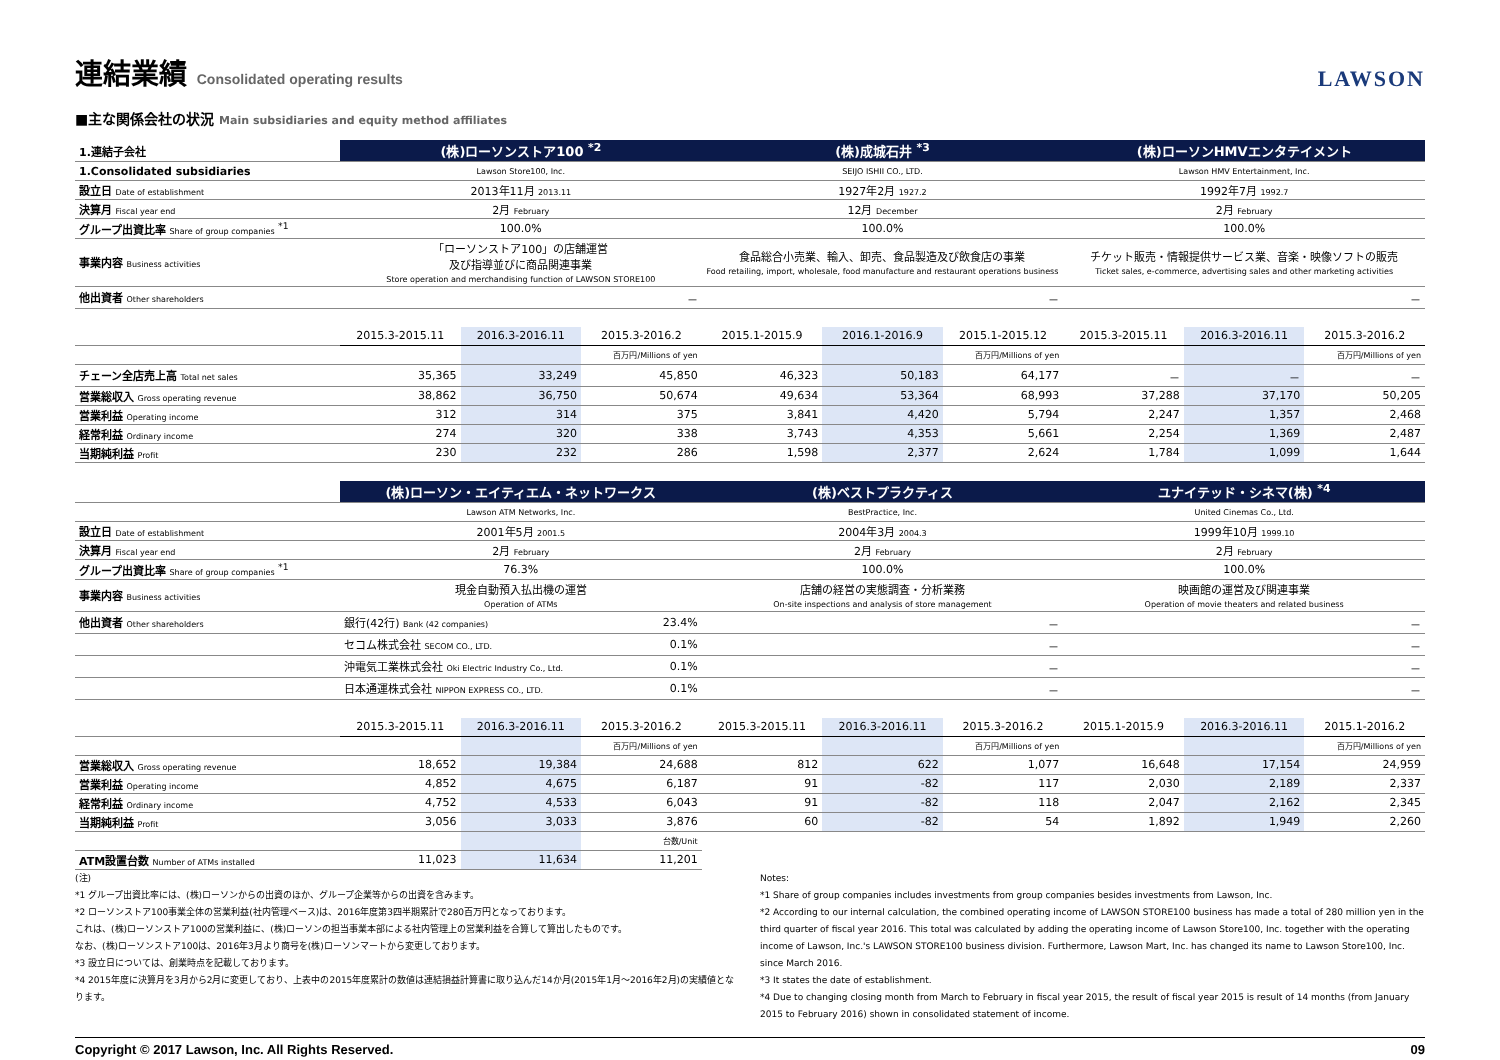連結業績 Consolidated operating results LAWSON
■主な関係会社の状況 Main subsidiaries and equity method affiliates
| 1.連結子会社 | (株)ローソンストア100 <sup>*2</sup> | | | (株)成城石井 <sup>*3</sup> | | | (株)ローソンHMVエンタテイメント | | |
| 1.Consolidated subsidiaries | Lawson Store100, Inc. | | | SEIJO ISHII CO., LTD. | | | Lawson HMV Entertainment, Inc. | | |
| 設立日 Date of establishment | 2013年11月 2013.11 | | | 1927年2月 1927.2 | | | 1992年7月 1992.7 | | |
| 決算月 Fiscal year end | 2月 February | | | 12月 December | | | 2月 February | | |
| グループ出資比率 Share of group companies <sup>*1</sup> | 100.0% | | | 100.0% | | | 100.0% | | |
| 事業内容 Business activities | 「ローソンストア100」の店舗運営 及び指導並びに商品関連事業 Store operation and merchandising function of LAWSON STORE100 | | | 食品総合小売業、輸入、卸売、食品製造及び飲食店の事業 Food retailing, import, wholesale, food manufacture and restaurant operations business | | | チケット販売・情報提供サービス業、音楽・映像ソフトの販売 Ticket sales, e-commerce, advertising sales and other marketing activities | | |
| 他出資者 Other shareholders | － | | | － | | | － | | |
| | 2015.3-2015.11 | 2016.3-2016.11 | 2015.3-2016.2 | 2015.1-2015.9 | 2016.1-2016.9 | 2015.1-2015.12 | 2015.3-2015.11 | 2016.3-2016.11 | 2015.3-2016.2 |
| | | | 百万円/Millions of yen | | | 百万円/Millions of yen | | | 百万円/Millions of yen |
| チェーン全店売上高 Total net sales | 35,365 | 33,249 | 45,850 | 46,323 | 50,183 | 64,177 | － | － | － |
| 営業総収入 Gross operating revenue | 38,862 | 36,750 | 50,674 | 49,634 | 53,364 | 68,993 | 37,288 | 37,170 | 50,205 |
| 営業利益 Operating income | 312 | 314 | 375 | 3,841 | 4,420 | 5,794 | 2,247 | 1,357 | 2,468 |
| 経常利益 Ordinary income | 274 | 320 | 338 | 3,743 | 4,353 | 5,661 | 2,254 | 1,369 | 2,487 |
| 当期純利益 Profit | 230 | 232 | 286 | 1,598 | 2,377 | 2,624 | 1,784 | 1,099 | 1,644 |
| | (株)ローソン・エイティエム・ネットワークス | | | (株)ベストプラクティス | | | ユナイテッド・シネマ(株) <sup>*4</sup> | | |
| | Lawson ATM Networks, Inc. | | | BestPractice, Inc. | | | United Cinemas Co., Ltd. | | |
| 設立日 Date of establishment | 2001年5月 2001.5 | | | 2004年3月 2004.3 | | | 1999年10月 1999.10 | | |
| 決算月 Fiscal year end | 2月 February | | | 2月 February | | | 2月 February | | |
| グループ出資比率 Share of group companies <sup>*1</sup> | 76.3% | | | 100.0% | | | 100.0% | | |
| 事業内容 Business activities | 現金自動預入払出機の運営 Operation of ATMs | | | 店舗の経営の実態調査・分析業務 On-site inspections and analysis of store management | | | 映画館の運営及び関連事業 Operation of movie theaters and related business | | |
| 他出資者 Other shareholders | 銀行(42行) Bank (42 companies) | | 23.4% | － | | | － | | |
| | セコム株式会社 SECOM CO., LTD. | | 0.1% | － | | | － | | |
| | 沖電気工業株式会社 Oki Electric Industry Co., Ltd. | | 0.1% | － | | | － | | |
| | 日本通運株式会社 NIPPON EXPRESS CO., LTD. | | 0.1% | － | | | － | | |
| | 2015.3-2015.11 | 2016.3-2016.11 | 2015.3-2016.2 | 2015.3-2015.11 | 2016.3-2016.11 | 2015.3-2016.2 | 2015.1-2015.9 | 2016.3-2016.11 | 2015.1-2016.2 |
| | | | 百万円/Millions of yen | | | 百万円/Millions of yen | | | 百万円/Millions of yen |
| 営業総収入 Gross operating revenue | 18,652 | 19,384 | 24,688 | 812 | 622 | 1,077 | 16,648 | 17,154 | 24,959 |
| 営業利益 Operating income | 4,852 | 4,675 | 6,187 | 91 | -82 | 117 | 2,030 | 2,189 | 2,337 |
| 経常利益 Ordinary income | 4,752 | 4,533 | 6,043 | 91 | -82 | 118 | 2,047 | 2,162 | 2,345 |
| 当期純利益 Profit | 3,056 | 3,033 | 3,876 | 60 | -82 | 54 | 1,892 | 1,949 | 2,260 |
| | | | 台数/Unit | | | | | | |
| ATM設置台数 Number of ATMs installed | 11,023 | 11,634 | 11,201 | | | | | | |
(注)
*1 グループ出資比率には、(株)ローソンからの出資のほか、グループ企業等からの出資を含みます。
*2 ローソンストア100事業全体の営業利益(社内管理ベース)は、2016年度第3四半期累計で280百万円となっております。
これは、(株)ローソンストア100の営業利益に、(株)ローソンの担当事業本部による社内管理上の営業利益を合算して算出したものです。
なお、(株)ローソンストア100は、2016年3月より商号を(株)ローソンマートから変更しております。
*3 設立日については、創業時点を記載しております。
*4 2015年度に決算月を3月から2月に変更しており、上表中の2015年度累計の数値は連結損益計算書に取り込んだ14か月(2015年1月～2016年2月)の実績値となります。
Notes:
*1 Share of group companies includes investments from group companies besides investments from Lawson, Inc.
*2 According to our internal calculation, the combined operating income of LAWSON STORE100 business has made a total of 280 million yen in the third quarter of fiscal year 2016. This total was calculated by adding the operating income of Lawson Store100, Inc. together with the operating income of Lawson, Inc.'s LAWSON STORE100 business division. Furthermore, Lawson Mart, Inc. has changed its name to Lawson Store100, Inc. since March 2016.
*3 It states the date of establishment.
*4 Due to changing closing month from March to February in fiscal year 2015, the result of fiscal year 2015 is result of 14 months (from January 2015 to February 2016) shown in consolidated statement of income.
Copyright © 2017 Lawson, Inc. All Rights Reserved. 09